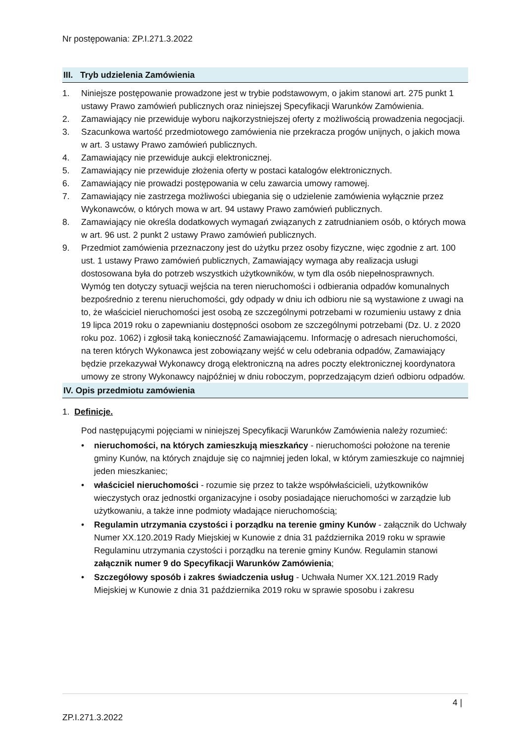Nr postępowania: ZP.I.271.3.2022
III. Tryb udzielenia Zamówienia
1. Niniejsze postępowanie prowadzone jest w trybie podstawowym, o jakim stanowi art. 275 punkt 1 ustawy Prawo zamówień publicznych oraz niniejszej Specyfikacji Warunków Zamówienia.
2. Zamawiający nie przewiduje wyboru najkorzystniejszej oferty z możliwością prowadzenia negocjacji.
3. Szacunkowa wartość przedmiotowego zamówienia nie przekracza progów unijnych, o jakich mowa w art. 3 ustawy Prawo zamówień publicznych.
4. Zamawiający nie przewiduje aukcji elektronicznej.
5. Zamawiający nie przewiduje złożenia oferty w postaci katalogów elektronicznych.
6. Zamawiający nie prowadzi postępowania w celu zawarcia umowy ramowej.
7. Zamawiający nie zastrzega możliwości ubiegania się o udzielenie zamówienia wyłącznie przez Wykonawców, o których mowa w art. 94 ustawy Prawo zamówień publicznych.
8. Zamawiający nie określa dodatkowych wymagań związanych z zatrudnianiem osób, o których mowa w art. 96 ust. 2 punkt 2 ustawy Prawo zamówień publicznych.
9. Przedmiot zamówienia przeznaczony jest do użytku przez osoby fizyczne, więc zgodnie z art. 100 ust. 1 ustawy Prawo zamówień publicznych, Zamawiający wymaga aby realizacja usługi dostosowana była do potrzeb wszystkich użytkowników, w tym dla osób niepełnosprawnych.
Wymóg ten dotyczy sytuacji wejścia na teren nieruchomości i odbierania odpadów komunalnych bezpośrednio z terenu nieruchomości, gdy odpady w dniu ich odbioru nie są wystawione z uwagi na to, że właściciel nieruchomości jest osobą ze szczególnymi potrzebami w rozumieniu ustawy z dnia 19 lipca 2019 roku o zapewnianiu dostępności osobom ze szczególnymi potrzebami (Dz. U. z 2020 roku poz. 1062) i zgłosił taką konieczność Zamawiającemu. Informację o adresach nieruchomości, na teren których Wykonawca jest zobowiązany wejść w celu odebrania odpadów, Zamawiający będzie przekazywał Wykonawcy drogą elektroniczną na adres poczty elektronicznej koordynatora umowy ze strony Wykonawcy najpóźniej w dniu roboczym, poprzedzającym dzień odbioru odpadów.
IV. Opis przedmiotu zamówienia
1. Definicje.
Pod następującymi pojęciami w niniejszej Specyfikacji Warunków Zamówienia należy rozumieć:
• nieruchomości, na których zamieszkują mieszkańcy - nieruchomości położone na terenie gminy Kunów, na których znajduje się co najmniej jeden lokal, w którym zamieszkuje co najmniej jeden mieszkaniec;
• właściciel nieruchomości - rozumie się przez to także współwłaścicieli, użytkowników wieczystych oraz jednostki organizacyjne i osoby posiadające nieruchomości w zarządzie lub użytkowaniu, a także inne podmioty władające nieruchomością;
• Regulamin utrzymania czystości i porządku na terenie gminy Kunów - załącznik do Uchwały Numer XX.120.2019 Rady Miejskiej w Kunowie z dnia 31 października 2019 roku w sprawie Regulaminu utrzymania czystości i porządku na terenie gminy Kunów. Regulamin stanowi załącznik numer 9 do Specyfikacji Warunków Zamówienia;
• Szczegółowy sposób i zakres świadczenia usług - Uchwała Numer XX.121.2019 Rady Miejskiej w Kunowie z dnia 31 października 2019 roku w sprawie sposobu i zakresu
4 |
ZP.I.271.3.2022